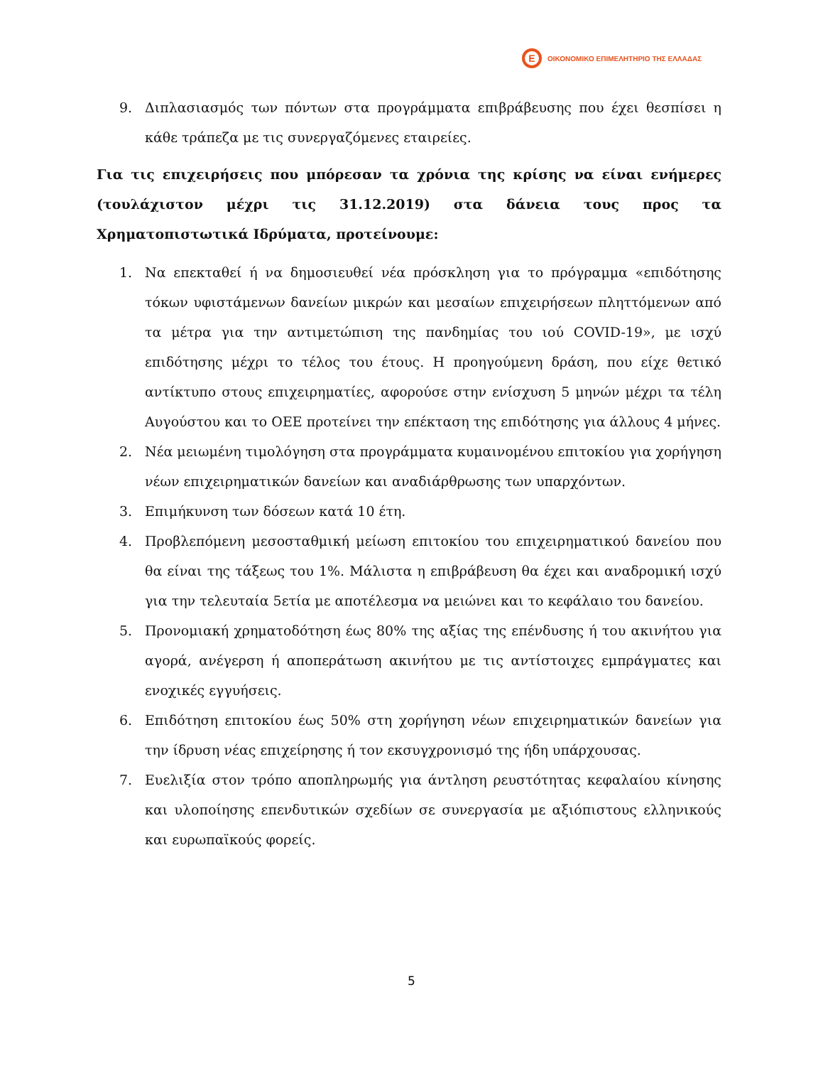E
ΟΙΚΟΝΟΜΙΚΟ ΕΠΙΜΕΛΗΤΗΡΙΟ ΤΗΣ ΕΛΛΑΔΑΣ
9. Διπλασιασμός των πόντων στα προγράμματα επιβράβευσης που έχει θεσπίσει η κάθε τράπεζα με τις συνεργαζόμενες εταιρείες.
Για τις επιχειρήσεις που μπόρεσαν τα χρόνια της κρίσης να είναι ενήμερες (τουλάχιστον μέχρι τις 31.12.2019) στα δάνεια τους προς τα Χρηματοπιστωτικά Ιδρύματα, προτείνουμε:
1. Να επεκταθεί ή να δημοσιευθεί νέα πρόσκληση για το πρόγραμμα «επιδότησης τόκων υφιστάμενων δανείων μικρών και μεσαίων επιχειρήσεων πληττόμενων από τα μέτρα για την αντιμετώπιση της πανδημίας του ιού COVID-19», με ισχύ επιδότησης μέχρι το τέλος του έτους. Η προηγούμενη δράση, που είχε θετικό αντίκτυπο στους επιχειρηματίες, αφορούσε στην ενίσχυση 5 μηνών μέχρι τα τέλη Αυγούστου και το ΟΕΕ προτείνει την επέκταση της επιδότησης για άλλους 4 μήνες.
2. Νέα μειωμένη τιμολόγηση στα προγράμματα κυμαινομένου επιτοκίου για χορήγηση νέων επιχειρηματικών δανείων και αναδιάρθρωσης των υπαρχόντων.
3. Επιμήκυνση των δόσεων κατά 10 έτη.
4. Προβλεπόμενη μεσοσταθμική μείωση επιτοκίου του επιχειρηματικού δανείου που θα είναι της τάξεως του 1%. Μάλιστα η επιβράβευση θα έχει και αναδρομική ισχύ για την τελευταία 5ετία με αποτέλεσμα να μειώνει και το κεφάλαιο του δανείου.
5. Προνομιακή χρηματοδότηση έως 80% της αξίας της επένδυσης ή του ακινήτου για αγορά, ανέγερση ή αποπεράτωση ακινήτου με τις αντίστοιχες εμπράγματες και ενοχικές εγγυήσεις.
6. Επιδότηση επιτοκίου έως 50% στη χορήγηση νέων επιχειρηματικών δανείων για την ίδρυση νέας επιχείρησης ή τον εκσυγχρονισμό της ήδη υπάρχουσας.
7. Ευελιξία στον τρόπο αποπληρωμής για άντληση ρευστότητας κεφαλαίου κίνησης και υλοποίησης επενδυτικών σχεδίων σε συνεργασία με αξιόπιστους ελληνικούς και ευρωπαϊκούς φορείς.
5